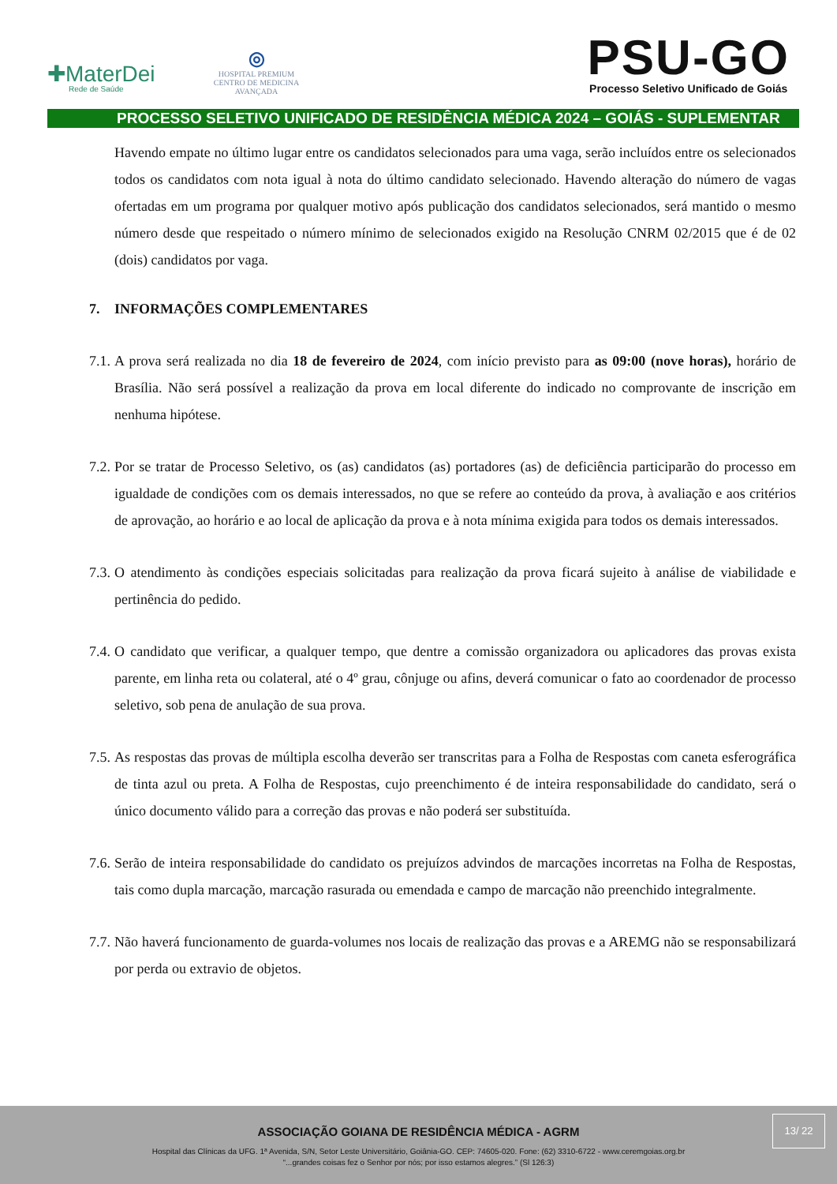✚MaterDei
Rede de Saúde
◎
HOSPITAL PREMIUM
CENTRO DE MEDICINA AVANÇADA
PSU-GO
Processo Seletivo Unificado de Goiás
PROCESSO SELETIVO UNIFICADO DE RESIDÊNCIA MÉDICA 2024 – GOIÁS - SUPLEMENTAR
Havendo empate no último lugar entre os candidatos selecionados para uma vaga, serão incluídos entre os selecionados todos os candidatos com nota igual à nota do último candidato selecionado. Havendo alteração do número de vagas ofertadas em um programa por qualquer motivo após publicação dos candidatos selecionados, será mantido o mesmo número desde que respeitado o número mínimo de selecionados exigido na Resolução CNRM 02/2015 que é de 02 (dois) candidatos por vaga.
7. INFORMAÇÕES COMPLEMENTARES
7.1.
A prova será realizada no dia 18 de fevereiro de 2024, com início previsto para as 09:00 (nove horas), horário de Brasília. Não será possível a realização da prova em local diferente do indicado no comprovante de inscrição em nenhuma hipótese.
7.2.
Por se tratar de Processo Seletivo, os (as) candidatos (as) portadores (as) de deficiência participarão do processo em igualdade de condições com os demais interessados, no que se refere ao conteúdo da prova, à avaliação e aos critérios de aprovação, ao horário e ao local de aplicação da prova e à nota mínima exigida para todos os demais interessados.
7.3.
O atendimento às condições especiais solicitadas para realização da prova ficará sujeito à análise de viabilidade e pertinência do pedido.
7.4.
O candidato que verificar, a qualquer tempo, que dentre a comissão organizadora ou aplicadores das provas exista parente, em linha reta ou colateral, até o 4º grau, cônjuge ou afins, deverá comunicar o fato ao coordenador de processo seletivo, sob pena de anulação de sua prova.
7.5.
As respostas das provas de múltipla escolha deverão ser transcritas para a Folha de Respostas com caneta esferográfica de tinta azul ou preta. A Folha de Respostas, cujo preenchimento é de inteira responsabilidade do candidato, será o único documento válido para a correção das provas e não poderá ser substituída.
7.6.
Serão de inteira responsabilidade do candidato os prejuízos advindos de marcações incorretas na Folha de Respostas, tais como dupla marcação, marcação rasurada ou emendada e campo de marcação não preenchido integralmente.
7.7.
Não haverá funcionamento de guarda-volumes nos locais de realização das provas e a AREMG não se responsabilizará por perda ou extravio de objetos.
13/ 22
ASSOCIAÇÃO GOIANA DE RESIDÊNCIA MÉDICA - AGRM
Hospital das Clínicas da UFG. 1ª Avenida, S/N, Setor Leste Universitário, Goiânia-GO. CEP: 74605-020. Fone: (62) 3310-6722 - www.ceremgoias.org.br
“...grandes coisas fez o Senhor por nós; por isso estamos alegres.” (Sl 126:3)